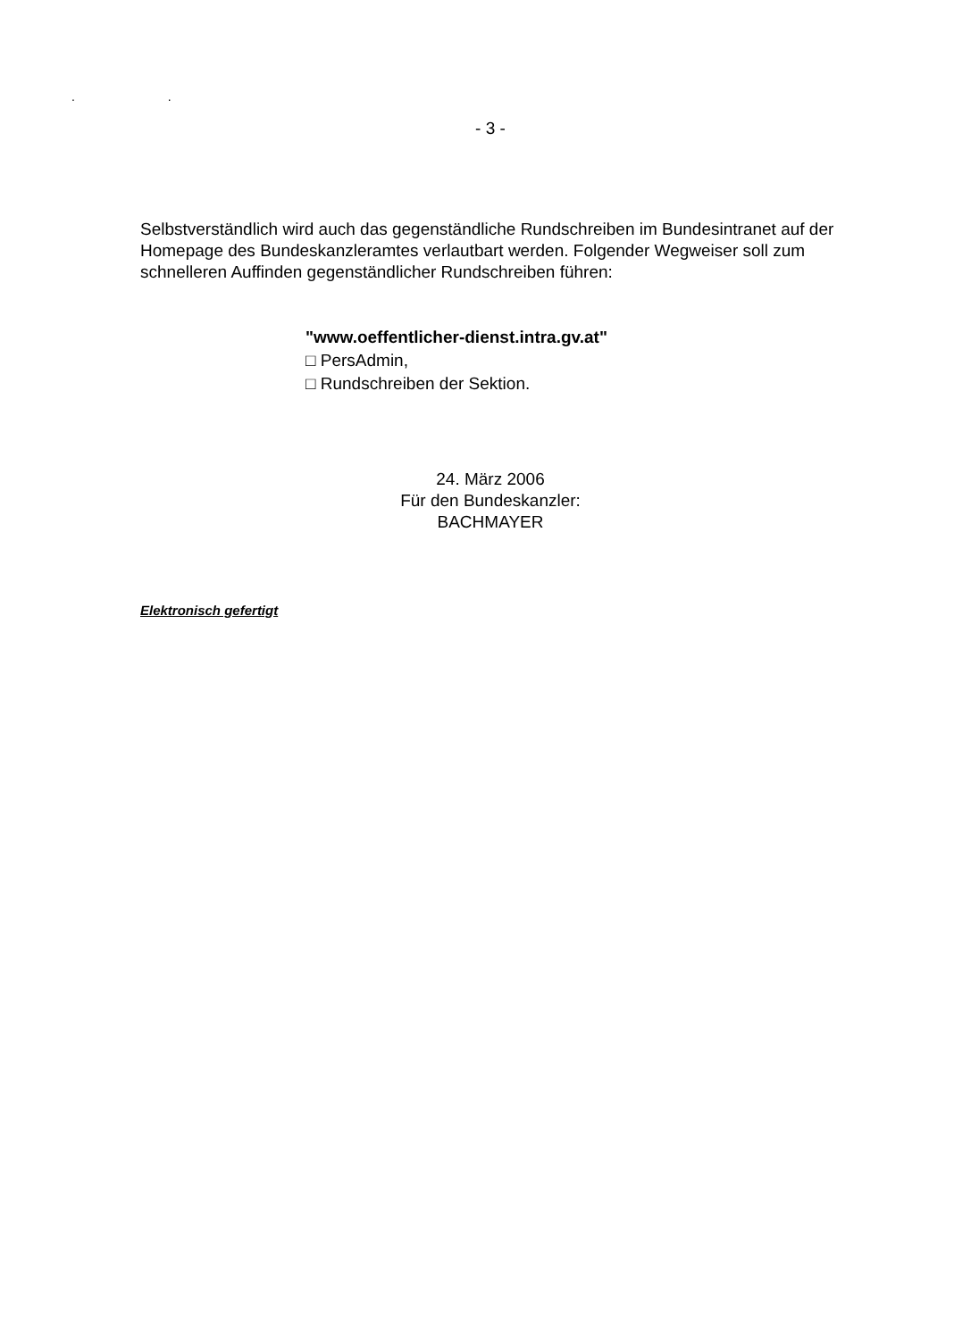. .
- 3 -
Selbstverständlich wird auch das gegenständliche Rundschreiben im Bundesintranet auf der Homepage des Bundeskanzleramtes verlautbart werden. Folgender Wegweiser soll zum schnelleren Auffinden gegenständlicher Rundschreiben führen:
"www.oeffentlicher-dienst.intra.gv.at"
□ PersAdmin,
□ Rundschreiben der Sektion.
24. März 2006
Für den Bundeskanzler:
BACHMAYER
Elektronisch gefertigt